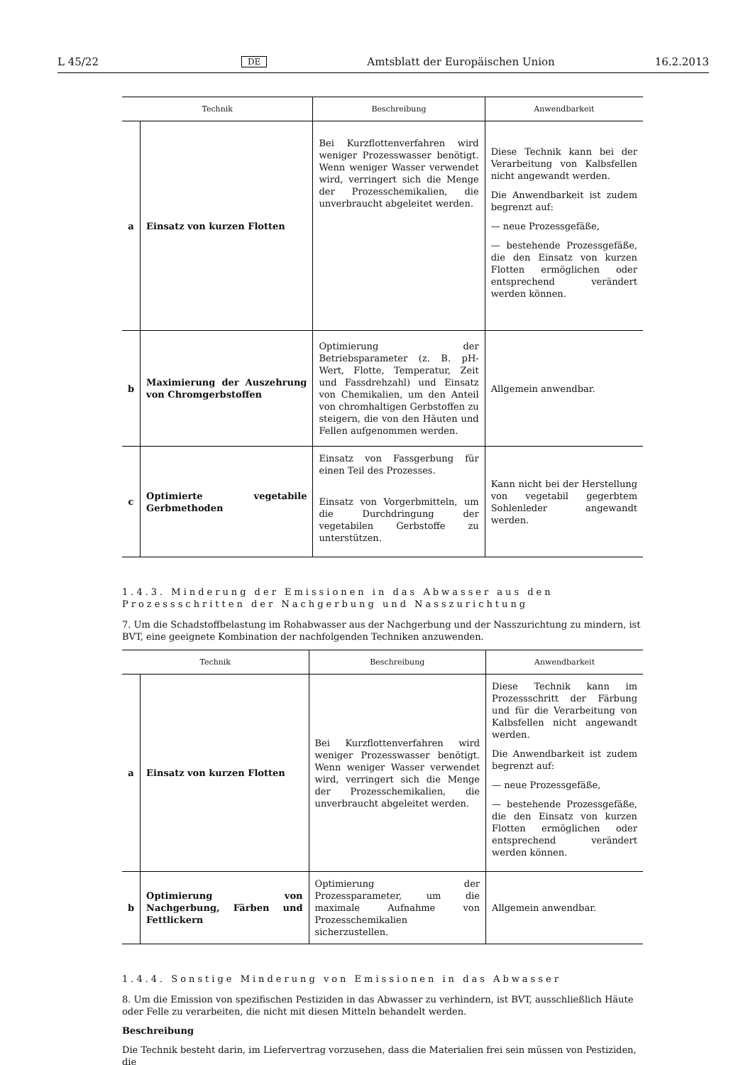L 45/22 DE Amtsblatt der Europäischen Union 16.2.2013
| Technik | | Beschreibung | Anwendbarkeit |
| --- | --- | --- | --- |
| a | Einsatz von kurzen Flotten | Bei Kurzflottenverfahren wird weniger Prozesswasser benötigt. Wenn weniger Wasser verwendet wird, verringert sich die Menge der Prozesschemikalien, die unverbraucht abgeleitet werden. | Diese Technik kann bei der Verarbeitung von Kalbsfellen nicht angewandt werden. Die Anwendbarkeit ist zudem begrenzt auf: — neue Prozessgefäße, — bestehende Prozessgefäße, die den Einsatz von kurzen Flotten ermöglichen oder entsprechend verändert werden können. |
| b | Maximierung der Auszehrung von Chromgerbstoffen | Optimierung der Betriebsparameter (z. B. pH-Wert, Flotte, Temperatur, Zeit und Fassdrehzahl) und Einsatz von Chemikalien, um den Anteil von chromhaltigen Gerbstoffen zu steigern, die von den Häuten und Fellen aufgenommen werden. | Allgemein anwendbar. |
| c | Optimierte vegetabile Gerbmethoden | Einsatz von Fassgerbung für einen Teil des Prozesses. Einsatz von Vorgerbmitteln, um die Durchdringung der vegetabilen Gerbstoffe zu unterstützen. | Kann nicht bei der Herstellung von vegetabil gegerbtem Sohlenleder angewandt werden. |
1.4.3. Minderung der Emissionen in das Abwasser aus den Prozessschritten der Nachgerbung und Nasszurichtung
7. Um die Schadstoffbelastung im Rohabwasser aus der Nachgerbung und der Nasszurichtung zu mindern, ist BVT, eine geeignete Kombination der nachfolgenden Techniken anzuwenden.
| Technik | | Beschreibung | Anwendbarkeit |
| --- | --- | --- | --- |
| a | Einsatz von kurzen Flotten | Bei Kurzflottenverfahren wird weniger Prozesswasser benötigt. Wenn weniger Wasser verwendet wird, verringert sich die Menge der Prozesschemikalien, die unverbraucht abgeleitet werden. | Diese Technik kann im Prozessschritt der Färbung und für die Verarbeitung von Kalbsfellen nicht angewandt werden. Die Anwendbarkeit ist zudem begrenzt auf: — neue Prozessgefäße, — bestehende Prozessgefäße, die den Einsatz von kurzen Flotten ermöglichen oder entsprechend verändert werden können. |
| b | Optimierung von Nachgerbung, Färben und Fettlickern | Optimierung der Prozessparameter, um die maximale Aufnahme von Prozesschemikalien sicherzustellen. | Allgemein anwendbar. |
1.4.4. Sonstige Minderung von Emissionen in das Abwasser
8. Um die Emission von spezifischen Pestiziden in das Abwasser zu verhindern, ist BVT, ausschließlich Häute oder Felle zu verarbeiten, die nicht mit diesen Mitteln behandelt werden.
Beschreibung
Die Technik besteht darin, im Liefervertrag vorzusehen, dass die Materialien frei sein müssen von Pestiziden, die